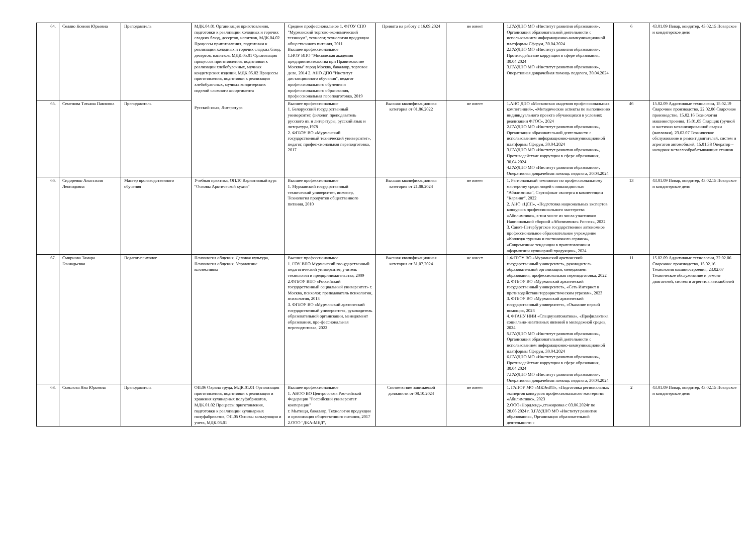| 64. | Селяво Ксения Юрьевна | Преподаватель | МДК.04.01 Организация приготовления, подготовки к реализации холодных и горячих сладких блюд, десертов, напитков, МДК.04.02 Процессы приготовления, подготовки к реализации холодных и горячих сладких блюд, десертов, напитков, МДК.05.01 Организация процессов приготовления, подготовки к реализации хлебобулочных, мучных кондитерских изделий, МДК.05.02 Процессы приготовления, подготовки к реализации хлебобулочных, мучных кондитерских изделий сложного ассортимента Русский язык, Литература | Среднее профессиональное 1. ФГОУ СПО "Мурманский торгово-экономический техникум", технолог, технология продукции общественного питания, 2011 Высшее профессиональное 1.НОУ ВПО "Московская академия предпринимательства при Правительстве Москвы" город Москва, бакалавр, торговое дело, 2014 2. АНО ДПО "Институт дистанционного обучения", педагог профессионального обучения и профессионального образования, профессиональная переподготовка, 2019 | Принята на работу с 16.09.2024 | не имеет | 1.ГАУДПО МО «Институт развития образования», Организация образовательной деятельности с использованием информационно-коммуникационной платформы Сферум, 30.04.2024 2.ГАУДПО МО «Институт развития образования», Противодействие коррупции в сфере образования, 30.04.2024 3.ГАУДПО МО «Институт развития образования», Оперативная доврачебная помощь педагога, 30.04.2024 | 6 | 43.01.09 Повар, кондитер, 43.02.15 Поварское и кондитерское дело |
| 65. | Семенова Татьяна Павловна | Преподаватель | | Высшее профессиональное 1. Белорусский государственный университет, филолог, преподаватель русского яз. и литературы, русский язык и литература,1978 2. ФГБОУ ВО «Мурманский государственный технический университет», педагог, профес-сиональная переподготовка, 2017 | Высшая квалификационная категория от 01.06.2022 | не имеет | 1.АНО ДПО «Московская академия профессиональных компетенций», «Методические аспекты по выполнению индивидуального проекта обучающихся в условиях реализации ФГОС», 2024 2.ГАУДПО МО «Институт развития образования», Организация образовательной деятельности с использованием информационно-коммуникационной платформы Сферум, 30.04.2024 3.ГАУДПО МО «Институт развития образования», Противодействие коррупции в сфере образования, 30.04.2024 4.ГАУДПО МО «Институт развития образования», Оперативная доврачебная помощь педагога, 30.04.2024 | 46 | 15.02.09 Аддитивные технологии, 15.02.19 Сварочное производство, 22.02.06 Сварочное производство, 15.02.16 Технология машиностроения, 15.01.05 Сварщик (ручной и частично механизированной сварки (наплавки), 23.02.07 Техническое обслуживание и ремонт двигателей, систем и агрегатов автомобилей, 15.01.38 Оператор – наладчик металлообрабатывающих станков |
| 66. | Сидоренко Анастасия Леонидовна | Мастер производственного обучения | Учебная практика, ОП.10 Вариативный курс "Основы Арктической кухни" | Высшее профессиональное 1. Мурманский государственный технический университет, инженер, Технология продуктов общественного питания, 2010 | Высшая квалификационная категория от 21.08.2024 | не имеет | 1. Региональный чемпионат по профессиональному мастерству среди людей с инвалидностью "Абилимпикс", Сертификат эксперта в компетенции "Карвинг", 2022 2. АНО «ЦСП», «Подготовка национальных экспертов конкурсов профессионального мастерства «Абилимпикс», в том числе из числа участников Национальной сборной «Абилимпикс» Россия», 2022 3. Санкт-Петербургское государственное автономное профессиональное образовательное учреждение «Колледж туризма и гостиничного сервиса», «Современные тенденции в приготовлении и оформлении кулинарной продукции», 2024 | 13 | 43.01.09 Повар, кондитер, 43.02.15 Поварское и кондитерское дело |
| 67. | Смирнова Тамара Геннадьевна | Педагог-психолог | Психология общения, Деловая культура, Психология общения, Управление коллективом | Высшее профессиональное 1. ГОУ ВПО Мурманский гос-ударственный педагогический университет, учитель технологии и предпринимательства, 2009 2.ФГБОУ ВПО «Российский государственный социальный университет» г. Москва, психолог, преподаватель психологии, психология, 2013 3. ФГБОУ ВО «Мурманский арктический государственный университет», руководитель образовательной организации, менеджмент образования, про-фессиональная переподготовка, 2022 | Высшая квалификационная категория от 31.07.2024 | не имеет | 1.ФГБОУ ВО «Мурманский арктический государственный университет», руководитель образовательной организации, менеджмент образования, профессиональная переподготовка, 2022 2. ФГБОУ ВО «Мурманский арктический государственный университет», «Сеть Интернет в противодействии террористическим угрозам», 2023 3. ФГБОУ ВО «Мурманский арктический государственный университет», «Оказание первой помощи», 2023 4. ФГАНУ НИИ «Спецвузавтоматика», «Профилактика социально-негативных явлений в молодежной среде», 2024 5.ГАУДПО МО «Институт развития образования», Организация образовательной деятельности с использованием информационно-коммуникационной платформы Сферум, 30.04.2024 6.ГАУДПО МО «Институт развития образования», Противодействие коррупции в сфере образования, 30.04.2024 7.ГАУДПО МО «Институт развития образования», Оперативная доврачебная помощь педагога, 30.04.2024 | 11 | 15.02.09 Аддитивные технологии, 22.02.06 Сварочное производство, 15.02.16 Технология машиностроения, 23.02.07 Техническое обслуживание и ремонт двигателей, систем и агрегатов автомобилей |
| 68. | Соколова Яна Юрьевна | Преподаватель | ОП.06 Охрана труда, МДК.01.01 Организация приготовления, подготовки к реализации и хранения кулинарных полуфабрикатов, МДК.01.02 Процессы приготовления, подготовки к реализации кулинарных полуфабрикатов, ОП.05 Основы калькуляции и учета, МДК.03.01 | Высшее профессиональное 1. АНОО ВО Центросоюза Рос-сийской Федерации "Российский университет кооперации" г. Мытищи, бакалавр, Технология продукции и организация общественного питания, 2017 2.ООО "ДКА-МЕД", | Соответствие занимаемой должности от 08.10.2024 | не имеет | 1. ГАПОУ МО «МКЭиИТ», «Подготовка региональных экспертов конкурсов профессионального мастерства «Абилимпикс», 2023 2.ООО«Нордленд»,стажировка с 03.06.2024г по 28.06.2024 г. 3.ГАУДПО МО «Институт развития образования», Организация образовательной деятельности с | 2 | 43.01.09 Повар, кондитер, 43.02.15 Поварское и кондитерское дело |